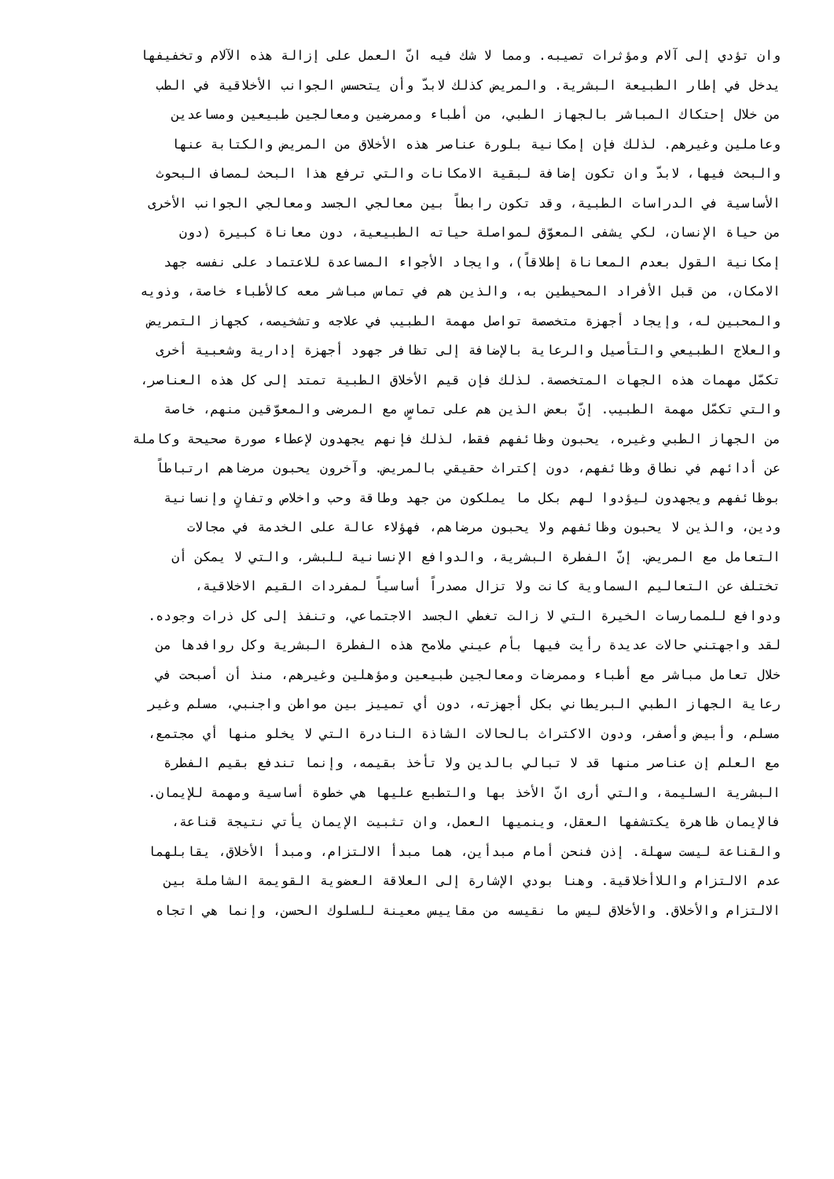وان تؤدي إلى آلام ومؤثرات تصيبه. ومما لا شك فيه انّ العمل على إزالة هذه الآلام وتخفيفها
يدخل في إطار الطبيعة البشرية. والمريض كذلك لابدّ وأن يتحسس الجوانب الأخلاقية في الطب
من خلال إحتكاك المباشر بالجهاز الطبي، من أطباء وممرضين ومعالجين طبيعين ومساعدين
وعاملين وغيرهم. لذلك فإن إمكانية بلورة عناصر هذه الأخلاق من المريض والكتابة عنها
والبحث فيها، لابدّ وان تكون إضافة لبقية الامكانات والتي ترفع هذا البحث لمصاف البحوث
الأساسية في الدراسات الطبية، وقد تكون رابطاً بين معالجي الجسد ومعالجي الجوانب الأخرى
من حياة الإنسان، لكي يشفى المعوّق لمواصلة حياته الطبيعية، دون معاناة كبيرة (دون
إمكانية القول بعدم المعاناة إطلاقاً)، وايجاد الأجواء المساعدة للاعتماد على نفسه جهد
الامكان، من قبل الأفراد المحيطين به، والذين هم في تماس مباشر معه كالأطباء خاصة، وذويه
والمحبين له، وإيجاد أجهزة متخصصة تواصل مهمة الطبيب في علاجه وتشخيصه، كجهاز التمريض
والعلاج الطبيعي والتأصيل والرعاية بالإضافة إلى تظافر جهود أجهزة إدارية وشعبية أخرى
تكمّل مهمات هذه الجهات المتخصصة. لذلك فإن قيم الأخلاق الطبية تمتد إلى كل هذه العناصر،
والتي تكمّل مهمة الطبيب. إنّ بعض الذين هم على تماسٍ مع المرضى والمعوّقين منهم، خاصة
من الجهاز الطبي وغيره، يحبون وظائفهم فقط، لذلك فإنهم يجهدون لإعطاء صورة صحيحة وكاملة
عن أدائهم في نطاق وظائفهم، دون إكتراث حقيقي بالمريض. وآخرون يحبون مرضاهم ارتباطاً
بوظائفهم ويجهدون ليؤدوا لهم بكل ما يملكون من جهد وطاقة وحب واخلاص وتفانٍ وإنسانية
ودين، والذين لا يحبون وظائفهم ولا يحبون مرضاهم، فهؤلاء عالة على الخدمة في مجالات
التعامل مع المريض. إنّ الفطرة البشرية، والدوافع الإنسانية للبشر، والتي لا يمكن أن
تختلف عن التعاليم السماوية كانت ولا تزال مصدراً أساسياً لمفردات القيم الاخلاقية،
ودوافع للممارسات الخيرة التي لا زالت تغطي الجسد الاجتماعي، وتنفذ إلى كل ذرات وجوده.
لقد واجهتني حالات عديدة رأيت فيها بأم عيني ملامح هذه الفطرة البشرية وكل روافدها من
خلال تعامل مباشر مع أطباء وممرضات ومعالجين طبيعين ومؤهلين وغيرهم، منذ أن أصبحت في
رعاية الجهاز الطبي البريطاني بكل أجهزته، دون أي تمييز بين مواطن واجنبي، مسلم وغير
مسلم، وأبيض وأصفر، ودون الاكتراث بالحالات الشاذة النادرة التي لا يخلو منها أي مجتمع،
مع العلم إن عناصر منها قد لا تبالي بالدين ولا تأخذ بقيمه، وإنما تندفع بقيم الفطرة
البشرية السليمة، والتي أرى انّ الأخذ بها والتطبع عليها هي خطوة أساسية ومهمة للإيمان.
فالإيمان ظاهرة يكتشفها العقل، وينميها العمل، وان تثبيت الإيمان يأتي نتيجة قناعة،
والقناعة ليست سهلة. إذن فنحن أمام مبدأين، هما مبدأ الالتزام، ومبدأ الأخلاق، يقابلهما
عدم الالتزام واللاأخلاقية. وهنا بودي الإشارة إلى العلاقة العضوية القويمة الشاملة بين
الالتزام والأخلاق. والأخلاق ليس ما نقيسه من مقاييس معينة للسلوك الحسن، وإنما هي اتجاه